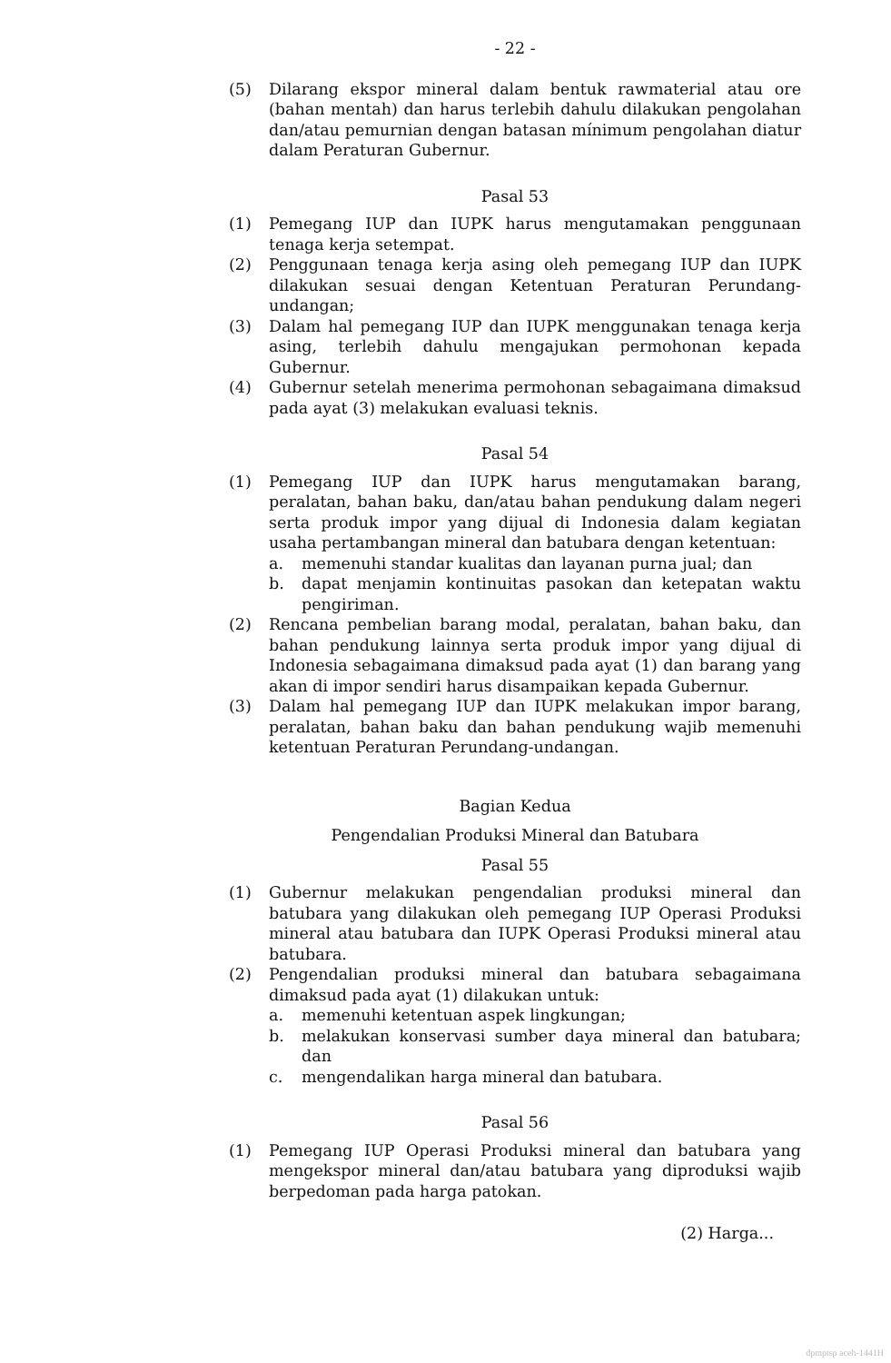- 22 -
(5) Dilarang ekspor mineral dalam bentuk rawmaterial atau ore (bahan mentah) dan harus terlebih dahulu dilakukan pengolahan dan/atau pemurnian dengan batasan mínimum pengolahan diatur dalam Peraturan Gubernur.
Pasal 53
(1) Pemegang IUP dan IUPK harus mengutamakan penggunaan tenaga kerja setempat.
(2) Penggunaan tenaga kerja asing oleh pemegang IUP dan IUPK dilakukan sesuai dengan Ketentuan Peraturan Perundang-undangan;
(3) Dalam hal pemegang IUP dan IUPK menggunakan tenaga kerja asing, terlebih dahulu mengajukan permohonan kepada Gubernur.
(4) Gubernur setelah menerima permohonan sebagaimana dimaksud pada ayat (3) melakukan evaluasi teknis.
Pasal 54
(1) Pemegang IUP dan IUPK harus mengutamakan barang, peralatan, bahan baku, dan/atau bahan pendukung dalam negeri serta produk impor yang dijual di Indonesia dalam kegiatan usaha pertambangan mineral dan batubara dengan ketentuan:
a. memenuhi standar kualitas dan layanan purna jual; dan
b. dapat menjamin kontinuitas pasokan dan ketepatan waktu pengiriman.
(2) Rencana pembelian barang modal, peralatan, bahan baku, dan bahan pendukung lainnya serta produk impor yang dijual di Indonesia sebagaimana dimaksud pada ayat (1) dan barang yang akan di impor sendiri harus disampaikan kepada Gubernur.
(3) Dalam hal pemegang IUP dan IUPK melakukan impor barang, peralatan, bahan baku dan bahan pendukung wajib memenuhi ketentuan Peraturan Perundang-undangan.
Bagian Kedua
Pengendalian Produksi Mineral dan Batubara
Pasal 55
(1) Gubernur melakukan pengendalian produksi mineral dan batubara yang dilakukan oleh pemegang IUP Operasi Produksi mineral atau batubara dan IUPK Operasi Produksi mineral atau batubara.
(2) Pengendalian produksi mineral dan batubara sebagaimana dimaksud pada ayat (1) dilakukan untuk:
a. memenuhi ketentuan aspek lingkungan;
b. melakukan konservasi sumber daya mineral dan batubara; dan
c. mengendalikan harga mineral dan batubara.
Pasal 56
(1) Pemegang IUP Operasi Produksi mineral dan batubara yang mengekspor mineral dan/atau batubara yang diproduksi wajib berpedoman pada harga patokan.
(2) Harga...
dpmptsp aceh-1441H